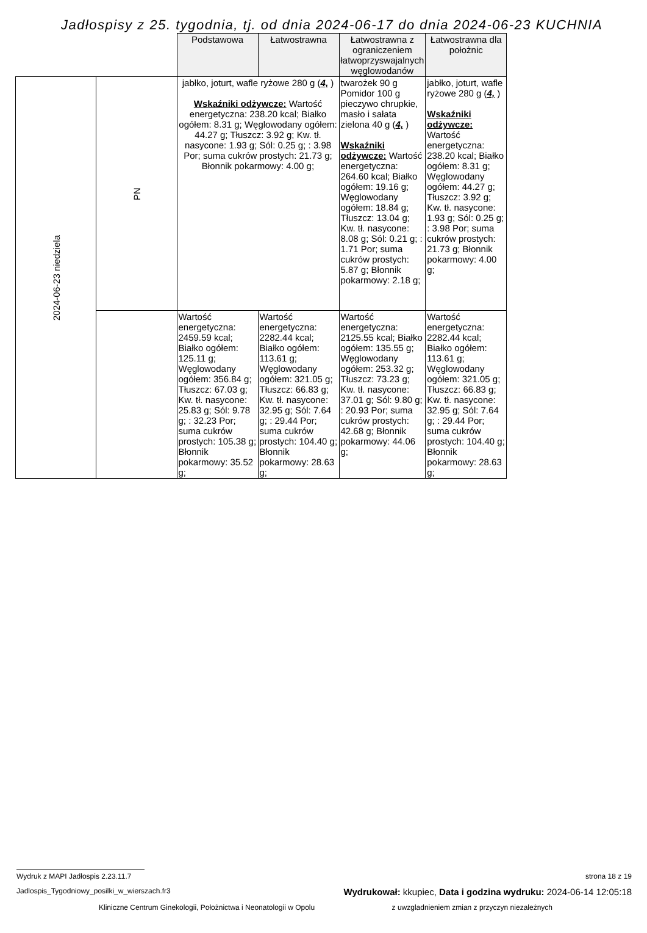Jadłospisy z 25. tygodnia, tj. od dnia 2024-06-17 do dnia 2024-06-23 KUCHNIA
| | | Podstawowa | Łatwostrawna | Łatwostrawna z ograniczeniem łatwoprzyswajalnych węglowodanów | Łatwostrawna dla położnic |
| --- | --- | --- | --- | --- | --- |
| 2024-06-23 niedziela | PN | jabłko, joturt, wafle ryżowe 280 g ( 4, ) Wskaźniki odżywcze: Wartość energetyczna: 238.20 kcal; Białko ogółem: 8.31 g; Węglowodany ogółem: 44.27 g; Tłuszcz: 3.92 g; Kw. tł. nasycone: 1.93 g; Sól: 0.25 g; : 3.98 Por; suma cukrów prostych: 21.73 g; Błonnik pokarmowy: 4.00 g; | | twarożek 90 g Pomidor 100 g pieczywo chrupkie, masło i sałata zielona 40 g ( 4, ) Wskaźniki odżywcze: Wartość energetyczna: 264.60 kcal; Białko ogółem: 19.16 g; Węglowodany ogółem: 18.84 g; Tłuszcz: 13.04 g; Kw. tł. nasycone: 8.08 g; Sól: 0.21 g; : 1.71 Por; suma cukrów prostych: 5.87 g; Błonnik pokarmowy: 2.18 g; | jabłko, joturt, wafle ryżowe 280 g ( 4, ) Wskaźniki odżywcze: Wartość energetyczna: 238.20 kcal; Białko ogółem: 8.31 g; Węglowodany ogółem: 44.27 g; Tłuszcz: 3.92 g; Kw. tł. nasycone: 1.93 g; Sól: 0.25 g; : 3.98 Por; suma cukrów prostych: 21.73 g; Błonnik pokarmowy: 4.00 g; |
| | | Wartość energetyczna: 2459.59 kcal; Białko ogółem: 125.11 g; Węglowodany ogółem: 356.84 g; Tłuszcz: 67.03 g; Kw. tł. nasycone: 25.83 g; Sól: 9.78 g; : 32.23 Por; suma cukrów prostych: 105.38 g; Błonnik pokarmowy: 35.52 g; | Wartość energetyczna: 2282.44 kcal; Białko ogółem: 113.61 g; Węglowodany ogółem: 321.05 g; Tłuszcz: 66.83 g; Kw. tł. nasycone: 32.95 g; Sól: 7.64 g; : 29.44 Por; suma cukrów prostych: 104.40 g; Błonnik pokarmowy: 28.63 g; | Wartość energetyczna: 2125.55 kcal; Białko ogółem: 135.55 g; Węglowodany ogółem: 253.32 g; Tłuszcz: 73.23 g; Kw. tł. nasycone: 37.01 g; Sól: 9.80 g; : 20.93 Por; suma cukrów prostych: 42.68 g; Błonnik pokarmowy: 44.06 g; | Wartość energetyczna: 2282.44 kcal; Białko ogółem: 113.61 g; Węglowodany ogółem: 321.05 g; Tłuszcz: 66.83 g; Kw. tł. nasycone: 32.95 g; Sól: 7.64 g; : 29.44 Por; suma cukrów prostych: 104.40 g; Błonnik pokarmowy: 28.63 g; |
Wydruk z MAPI Jadłospis 2.23.11.7
strona 18 z 19
Jadlospis_Tygodniowy_posilki_w_wierszach.fr3 Wydrukował: kkupiec, Data i godzina wydruku: 2024-06-14 12:05:18
Kliniczne Centrum Ginekologii, Położnictwa i Neonatologii w Opolu z uwzgladnieniem zmian z przyczyn niezależnych